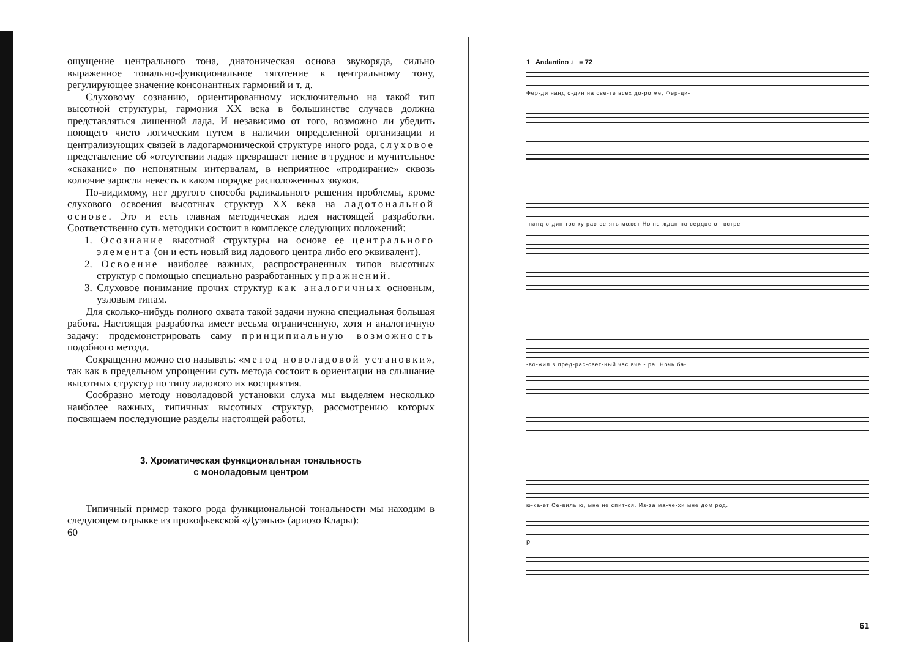ощущение центрального тона, диатоническая основа звукоряда, сильно выраженное тонально-функциональное тяготение к центральному тону, регулирующее значение консонантных гармоний и т. д.
Слуховому сознанию, ориентированному исключительно на такой тип высотной структуры, гармония XX века в большинстве случаев должна представляться лишенной лада. И независимо от того, возможно ли убедить поющего чисто логическим путем в наличии определенной организации и централизующих связей в ладогармонической структуре иного рода, слуховое представление об «отсутствии лада» превращает пение в трудное и мучительное «скакание» по непонятным интервалам, в неприятное «продирание» сквозь колючие заросли невесть в каком порядке расположенных звуков.
По-видимому, нет другого способа радикального решения проблемы, кроме слухового освоения высотных структур XX века на ладотональной основе. Это и есть главная методическая идея настоящей разработки. Соответственно суть методики состоит в комплексе следующих положений:
1. Осознание высотной структуры на основе ее центрального элемента (он и есть новый вид ладового центра либо его эквивалент).
2. Освоение наиболее важных, распространенных типов высотных структур с помощью специально разработанных упражнений.
3. Слуховое понимание прочих структур как аналогичных основным, узловым типам.
Для сколько-нибудь полного охвата такой задачи нужна специальная большая работа. Настоящая разработка имеет весьма ограниченную, хотя и аналогичную задачу: продемонстрировать саму принципиальную возможность подобного метода.
Сокращенно можно его называть: «метод новоладовой установки», так как в предельном упрощении суть метода состоит в ориентации на слышание высотных структур по типу ладового их восприятия.
Сообразно методу новоладовой установки слуха мы выделяем несколько наиболее важных, типичных высотных структур, рассмотрению которых посвящаем последующие разделы настоящей работы.
3. Хроматическая функциональная тональность
с моноладовым центром
Типичный пример такого рода функциональной тональности мы находим в следующем отрывке из прокофьевской «Дуэньи» (ариозо Клары):
60
1 Andantino ♩ = 72
Фер-ди нанд о-дин на све-те всех до-ро же, Фер-ди-
-нанд о-дин тос-ку рас-се-ять может Но не-ждан-но сердце он встре-
-во-жил в пред-рас-свет-ный час вче - ра. Ночь ба-
ю-ка-ет Се-виль ю, мне не спит-ся. Из-за ма-че-хи мне дом род.
p
61